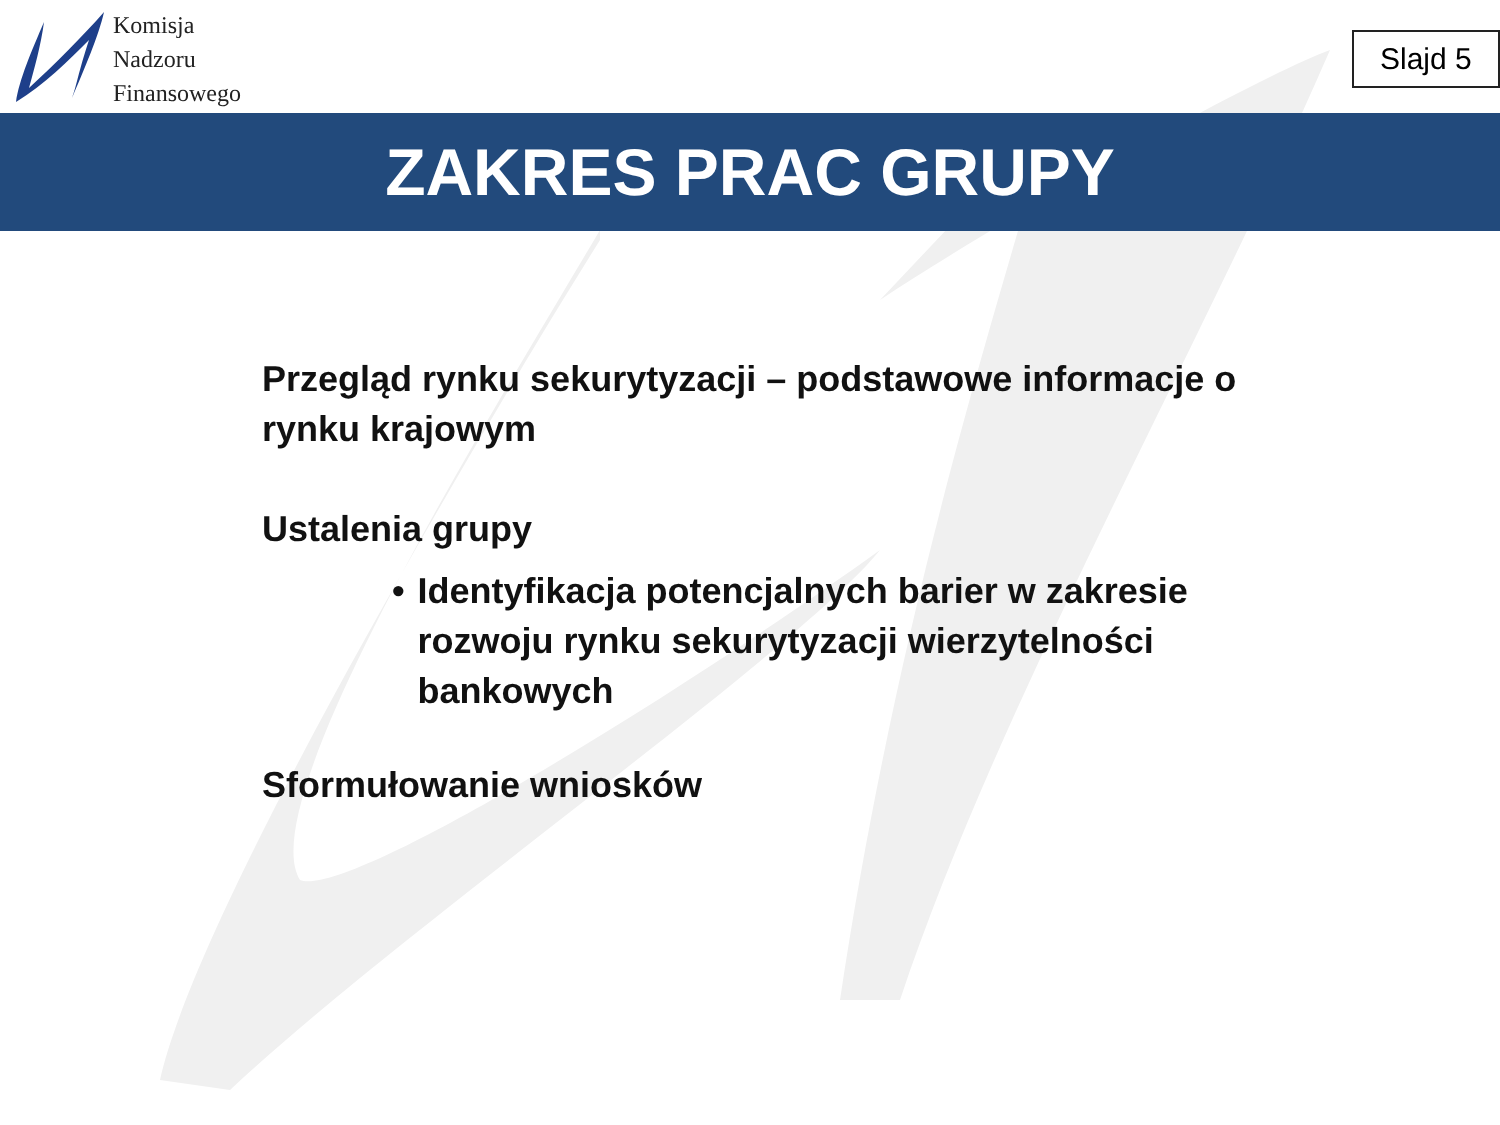Komisja
Nadzoru
Finansowego
Slajd 5
ZAKRES PRAC GRUPY
Przegląd rynku sekurytyzacji – podstawowe informacje o rynku krajowym
Ustalenia grupy
• Identyfikacja potencjalnych barier w zakresie rozwoju rynku sekurytyzacji wierzytelności bankowych
Sformułowanie wniosków